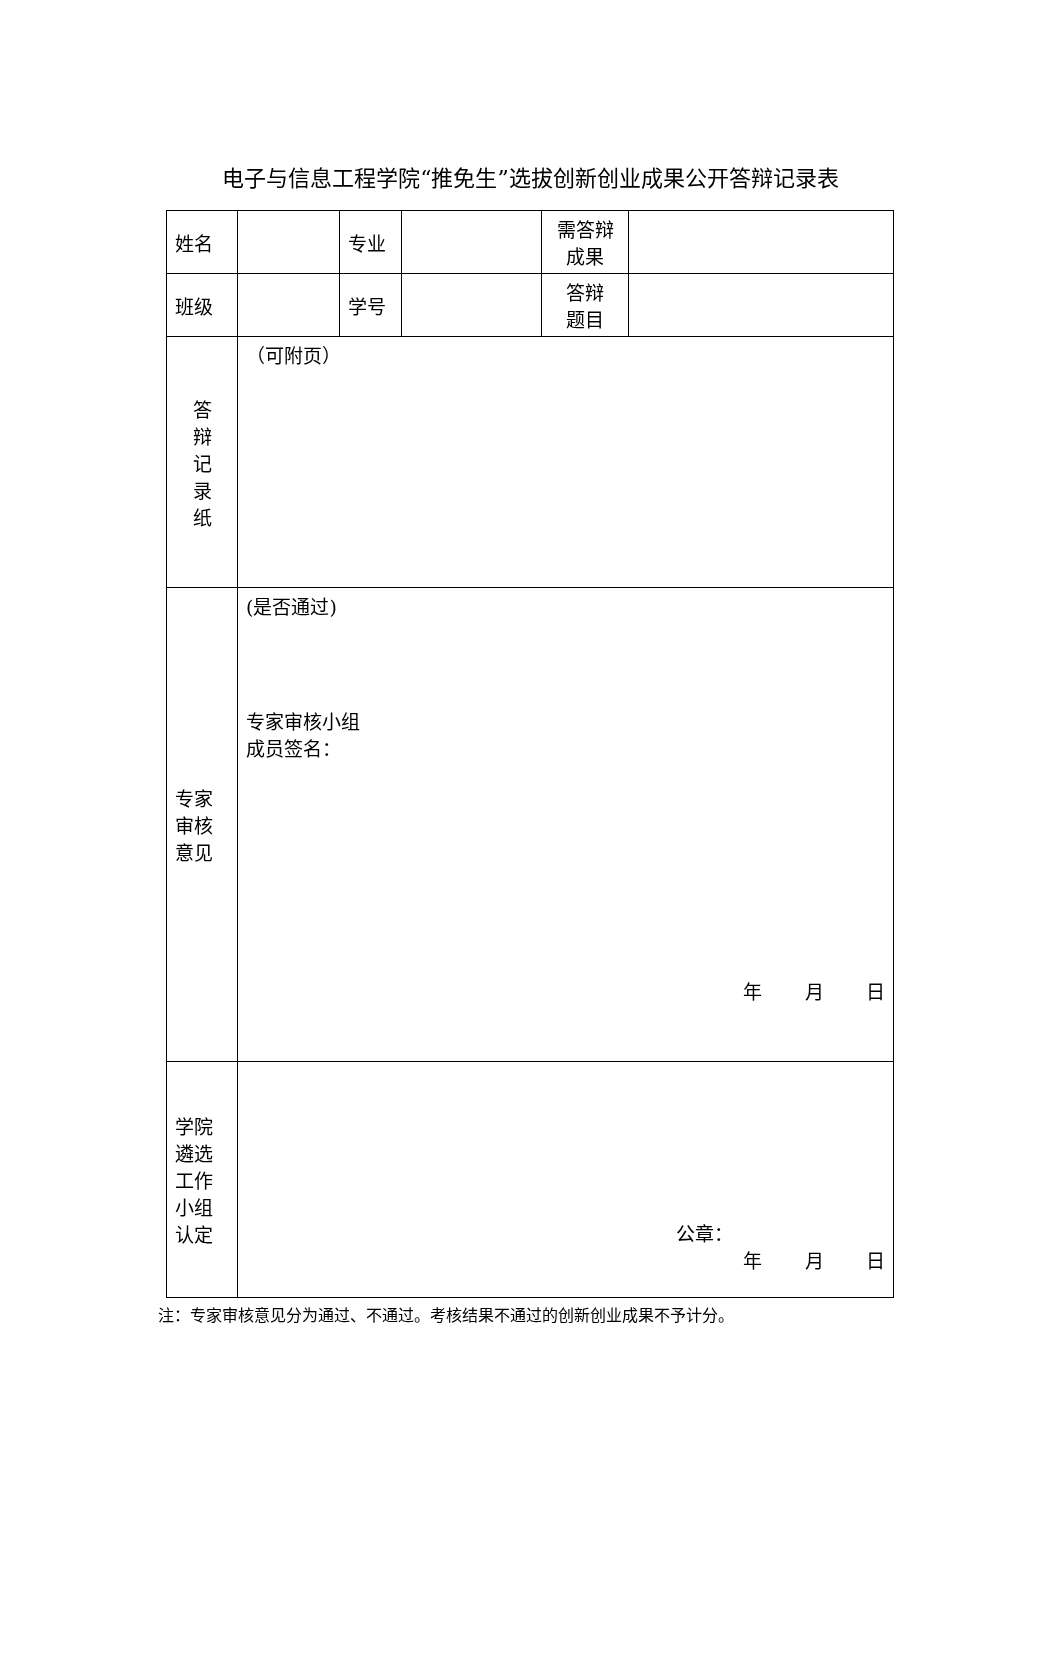电子与信息工程学院“推免生”选拔创新创业成果公开答辩记录表
| 姓名 | | 专业 | | 需答辩 成果 | |
| 班级 | | 学号 | | 答辩 题目 | |
| 答 辩 记 录 纸 | （可附页） | | | | |
| 专家 审核 意见 | (是否通过) 专家审核小组 成员签名： 年 月 日 | | | | |
| 学院 遴选 工作 小组 认定 | 公章： 年 月 日 | | | | |
注：专家审核意见分为通过、不通过。考核结果不通过的创新创业成果不予计分。